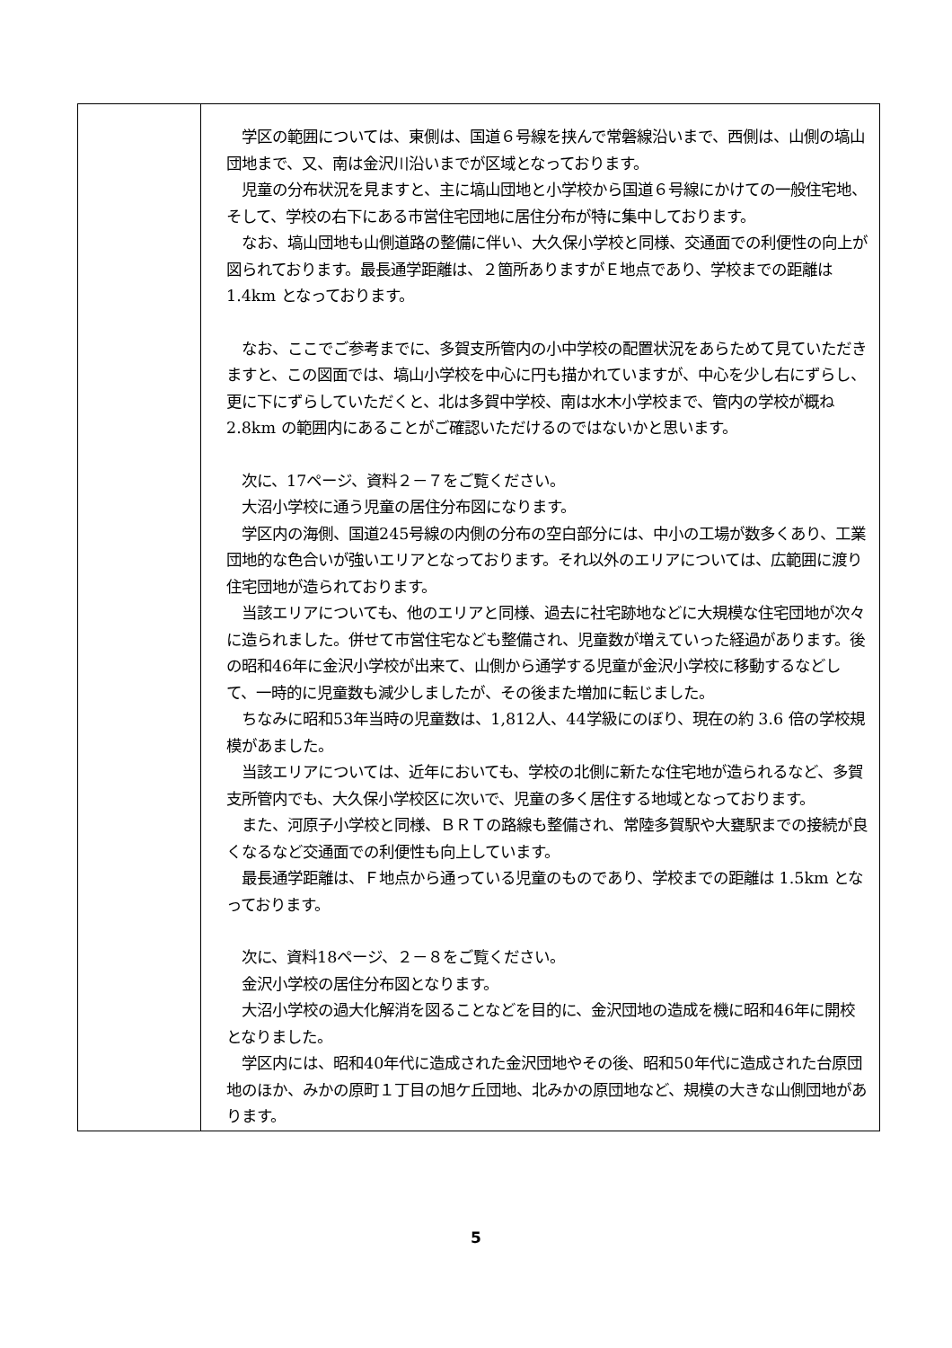| | 学区の範囲については、東側は、国道６号線を挟んで常磐線沿いまで、西側は、山側の塙山団地まで、又、南は金沢川沿いまでが区域となっております。 児童の分布状況を見ますと、主に塙山団地と小学校から国道６号線にかけての一般住宅地、そして、学校の右下にある市営住宅団地に居住分布が特に集中しております。 なお、塙山団地も山側道路の整備に伴い、大久保小学校と同様、交通面での利便性の向上が図られております。最長通学距離は、２箇所ありますがＥ地点であり、学校までの距離は 1.4km となっております。 なお、ここでご参考までに、多賀支所管内の小中学校の配置状況をあらためて見ていただきますと、この図面では、塙山小学校を中心に円も描かれていますが、中心を少し右にずらし、更に下にずらしていただくと、北は多賀中学校、南は水木小学校まで、管内の学校が概ね 2.8km の範囲内にあることがご確認いただけるのではないかと思います。 次に、17ページ、資料２－７をご覧ください。 大沼小学校に通う児童の居住分布図になります。 学区内の海側、国道245号線の内側の分布の空白部分には、中小の工場が数多くあり、工業団地的な色合いが強いエリアとなっております。それ以外のエリアについては、広範囲に渡り住宅団地が造られております。 当該エリアについても、他のエリアと同様、過去に社宅跡地などに大規模な住宅団地が次々に造られました。併せて市営住宅なども整備され、児童数が増えていった経過があります。後の昭和46年に金沢小学校が出来て、山側から通学する児童が金沢小学校に移動するなどして、一時的に児童数も減少しましたが、その後また増加に転じました。 ちなみに昭和53年当時の児童数は、1,812人、44学級にのぼり、現在の約 3.6 倍の学校規模があました。 当該エリアについては、近年においても、学校の北側に新たな住宅地が造られるなど、多賀支所管内でも、大久保小学校区に次いで、児童の多く居住する地域となっております。 また、河原子小学校と同様、ＢＲＴの路線も整備され、常陸多賀駅や大甕駅までの接続が良くなるなど交通面での利便性も向上しています。 最長通学距離は、Ｆ地点から通っている児童のものであり、学校までの距離は 1.5km となっております。 次に、資料18ページ、２－８をご覧ください。 金沢小学校の居住分布図となります。 大沼小学校の過大化解消を図ることなどを目的に、金沢団地の造成を機に昭和46年に開校となりました。 学区内には、昭和40年代に造成された金沢団地やその後、昭和50年代に造成された台原団地のほか、みかの原町１丁目の旭ケ丘団地、北みかの原団地など、規模の大きな山側団地があります。 |
5